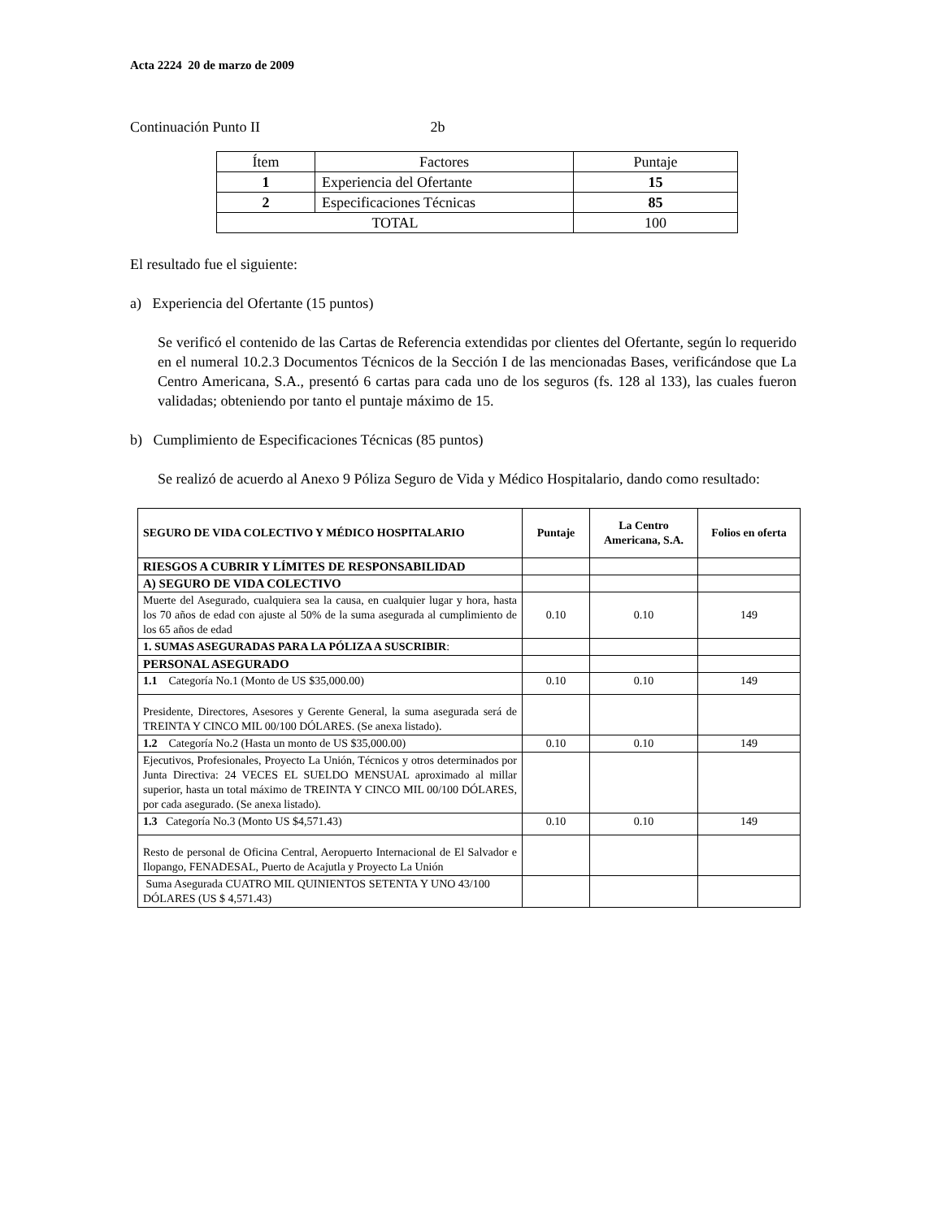Acta 2224 20 de marzo de 2009
Continuación Punto II 2b
| Ítem | Factores | Puntaje |
| 1 | Experiencia del Ofertante | 15 |
| 2 | Especificaciones Técnicas | 85 |
| TOTAL | | 100 |
El resultado fue el siguiente:
a) Experiencia del Ofertante (15 puntos)
Se verificó el contenido de las Cartas de Referencia extendidas por clientes del Ofertante, según lo requerido en el numeral 10.2.3 Documentos Técnicos de la Sección I de las mencionadas Bases, verificándose que La Centro Americana, S.A., presentó 6 cartas para cada uno de los seguros (fs. 128 al 133), las cuales fueron validadas; obteniendo por tanto el puntaje máximo de 15.
b) Cumplimiento de Especificaciones Técnicas (85 puntos)
Se realizó de acuerdo al Anexo 9 Póliza Seguro de Vida y Médico Hospitalario, dando como resultado:
| SEGURO DE VIDA COLECTIVO Y MÉDICO HOSPITALARIO | Puntaje | La Centro Americana, S.A. | Folios en oferta |
| --- | --- | --- | --- |
| RIESGOS A CUBRIR Y LÍMITES DE RESPONSABILIDAD | | | |
| A) SEGURO DE VIDA COLECTIVO | | | |
| Muerte del Asegurado, cualquiera sea la causa, en cualquier lugar y hora, hasta los 70 años de edad con ajuste al 50% de la suma asegurada al cumplimiento de los 65 años de edad | 0.10 | 0.10 | 149 |
| 1. SUMAS ASEGURADAS PARA LA PÓLIZA A SUSCRIBIR : | | | |
| PERSONAL ASEGURADO | | | |
| 1.1 Categoría No.1 (Monto de US $35,000.00) | 0.10 | 0.10 | 149 |
| Presidente, Directores, Asesores y Gerente General, la suma asegurada será de TREINTA Y CINCO MIL 00/100 DÓLARES. (Se anexa listado). | | | |
| 1.2 Categoría No.2 (Hasta un monto de US $35,000.00) | 0.10 | 0.10 | 149 |
| Ejecutivos, Profesionales, Proyecto La Unión, Técnicos y otros determinados por Junta Directiva: 24 VECES EL SUELDO MENSUAL aproximado al millar superior, hasta un total máximo de TREINTA Y CINCO MIL 00/100 DÓLARES, por cada asegurado. (Se anexa listado). | | | |
| 1.3 Categoría No.3 (Monto US $4,571.43) | 0.10 | 0.10 | 149 |
| Resto de personal de Oficina Central, Aeropuerto Internacional de El Salvador e Ilopango, FENADESAL, Puerto de Acajutla y Proyecto La Unión | | | |
| Suma Asegurada CUATRO MIL QUINIENTOS SETENTA Y UNO 43/100 DÓLARES (US $ 4,571.43) | | | |